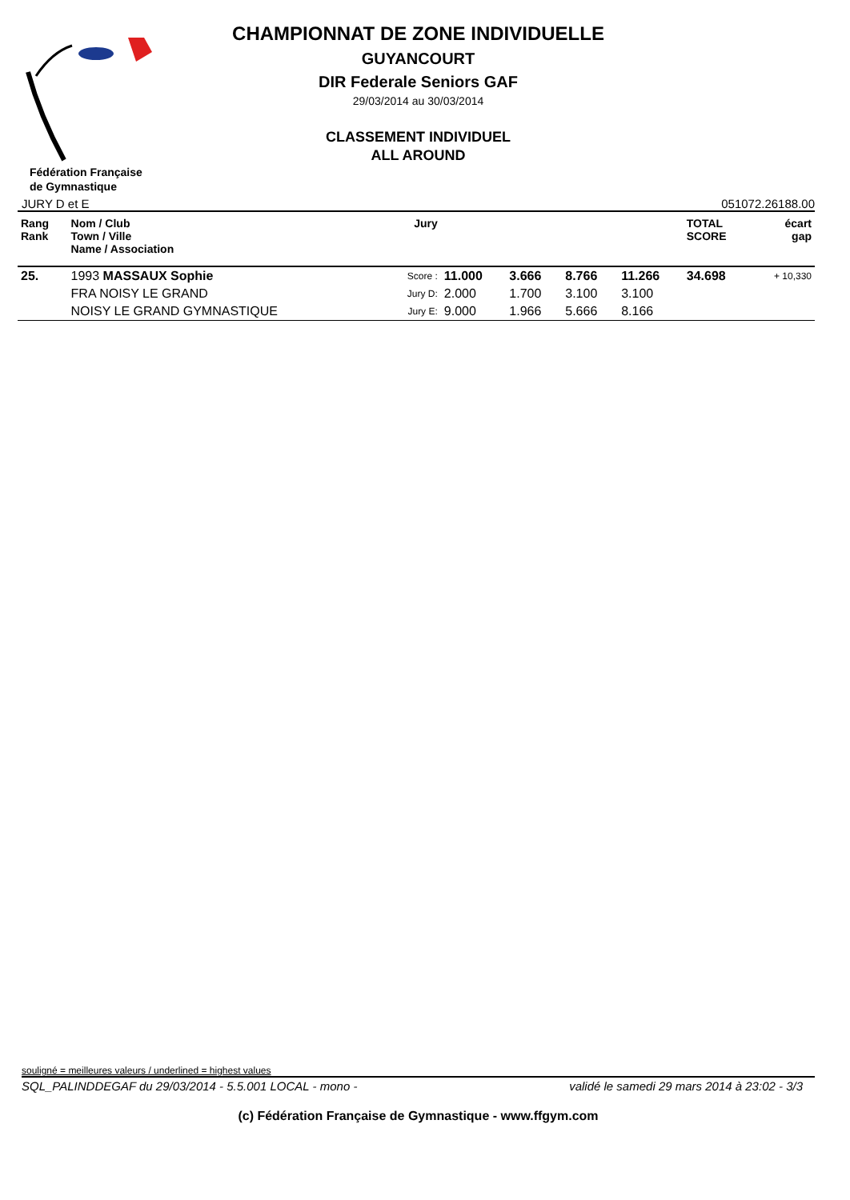CHAMPIONNAT DE ZONE INDIVIDUELLE
GUYANCOURT
DIR Federale Seniors GAF
29/03/2014 au 30/03/2014
CLASSEMENT INDIVIDUEL
ALL AROUND
Fédération Française
de Gymnastique
JURY D et E 051072.26188.00
| Rang Rank | Nom / Club Town / Ville Name / Association | | Jury | | | | | TOTAL SCORE | écart gap |
| --- | --- | --- | --- | --- | --- | --- | --- | --- | --- |
| 25. | 1993 MASSAUX Sophie | | Score : | 11.000 | 3.666 | 8.766 | 11.266 | 34.698 | + 10,330 |
| | FRA NOISY LE GRAND | | Jury D: | 2.000 | 1.700 | 3.100 | 3.100 | | |
| | NOISY LE GRAND GYMNASTIQUE | | Jury E: | 9.000 | 1.966 | 5.666 | 8.166 | | |
souligné = meilleures valeurs / underlined = highest values
SQL_PALINDDEGAF du 29/03/2014 - 5.5.001 LOCAL - mono - validé le samedi 29 mars 2014 à 23:02 - 3/3
(c) Fédération Française de Gymnastique - www.ffgym.com